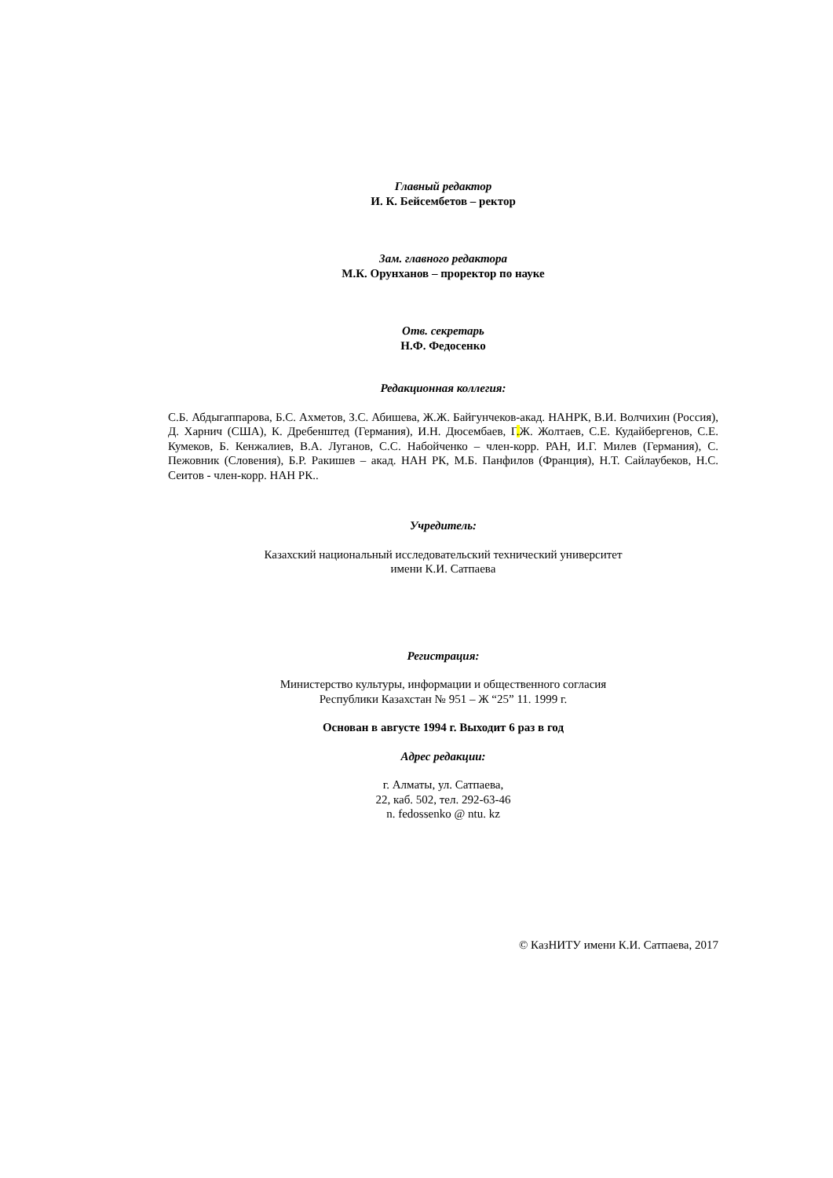Главный редактор
И. К. Бейсембетов – ректор
Зам. главного редактора
М.К. Орунханов – проректор по науке
Отв. секретарь
Н.Ф. Федосенко
Редакционная коллегия:
С.Б. Абдыгаппарова, Б.С. Ахметов, З.С. Абишева, Ж.Ж. Байгунчеков-акад. НАНРК, В.И. Волчихин (Россия), Д. Харнич (США), К. Дребенштед (Германия), И.Н. Дюсембаев, Г. Ж. Жолтаев, С.Е. Кудайбергенов, С.Е. Кумеков, Б. Кенжалиев, В.А. Луганов, С.С. Набойченко – член-корр. РАН, И.Г. Милев (Германия), С. Пежовник (Словения), Б.Р. Ракишев – акад. НАН РК, М.Б. Панфилов (Франция), Н.Т. Сайлаубеков, Н.С. Сеитов - член-корр. НАН РК..
Учредитель:
Казахский национальный исследовательский технический университет
имени К.И. Сатпаева
Регистрация:
Министерство культуры, информации и общественного согласия
Республики Казахстан № 951 – Ж “25” 11. 1999 г.
Основан в августе 1994 г. Выходит 6 раз в год
Адрес редакции:
г. Алматы, ул. Сатпаева,
22, каб. 502, тел. 292-63-46
n. fedossenko @ ntu. kz
© КазНИТУ имени К.И. Сатпаева, 2017